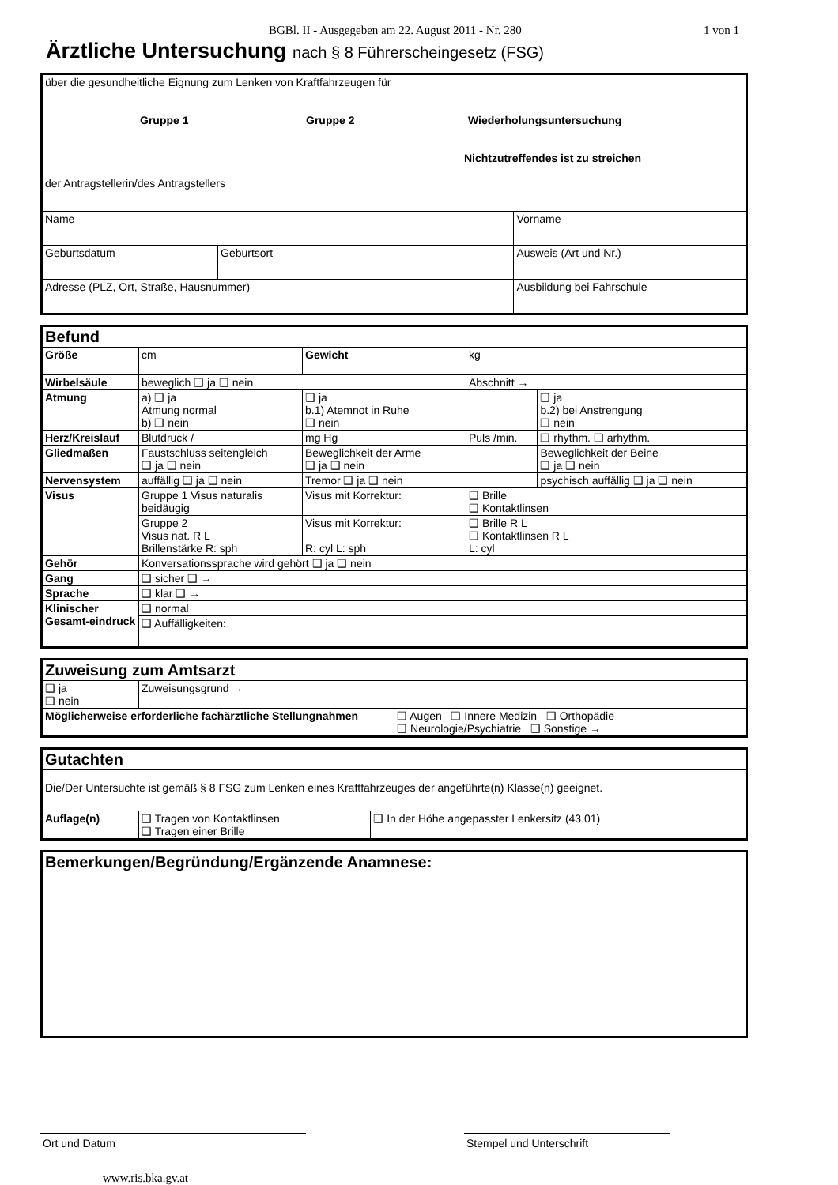BGBl. II - Ausgegeben am 22. August 2011 - Nr. 280 1 von 1
Ärztliche Untersuchung nach § 8 Führerscheingesetz (FSG)
| über die gesundheitliche Eignung zum Lenken von Kraftfahrzeugen für Gruppe 1 Gruppe 2 Wiederholungsuntersuchung Nichtzutreffendes ist zu streichen der Antragstellerin/des Antragstellers | | | |
| Name | | Vorname | |
| Geburtsdatum | Geburtsort | | Ausweis (Art und Nr.) |
| Adresse (PLZ, Ort, Straße, Hausnummer) | | | Ausbildung bei Fahrschule |
| Befund | | | | |
| Größe | cm | Gewicht | kg | |
| Wirbelsäule | beweglich ❑ ja ❑ nein | | Abschnitt → | |
| Atmung | a) ❑ ja Atmung normal b) ❑ nein | ❑ ja b.1) Atemnot in Ruhe ❑ nein | | ❑ ja b.2) bei Anstrengung ❑ nein |
| Herz/Kreislauf | Blutdruck / | mg Hg | Puls /min. | ❑ rhythm. ❑ arhythm. |
| Gliedmaßen | Faustschluss seitengleich ❑ ja ❑ nein | Beweglichkeit der Arme ❑ ja ❑ nein | | Beweglichkeit der Beine ❑ ja ❑ nein |
| Nervensystem | auffällig ❑ ja ❑ nein | Tremor ❑ ja ❑ nein | | psychisch auffällig ❑ ja ❑ nein |
| Visus | Gruppe 1 Visus naturalis beidäugig | Visus mit Korrektur: | ❑ Brille ❑ Kontaktlinsen | |
| | Gruppe 2 Visus nat. R L Brillenstärke R: sph | Visus mit Korrektur: R: cyl L: sph | ❑ Brille R L ❑ Kontaktlinsen R L L: cyl | |
| Gehör | Konversationssprache wird gehört ❑ ja ❑ nein | | | |
| Gang | ❑ sicher ❑ → | | | |
| Sprache | ❑ klar ❑ → | | | |
| Klinischer Gesamt-eindruck | ❑ normal | | | |
| | ❑ Auffälligkeiten: | | | |
| Zuweisung zum Amtsarzt | | |
| ❑ ja ❑ nein | Zuweisungsgrund → | |
| Möglicherweise erforderliche fachärztliche Stellungnahmen | | ❑ Augen ❑ Innere Medizin ❑ Orthopädie ❑ Neurologie/Psychiatrie ❑ Sonstige → |
| Gutachten | | |
| Die/Der Untersuchte ist gemäß § 8 FSG zum Lenken eines Kraftfahrzeuges der angeführte(n) Klasse(n) geeignet. | | |
| Auflage(n) | ❑ Tragen von Kontaktlinsen ❑ Tragen einer Brille | ❑ In der Höhe angepasster Lenkersitz (43.01) |
| Bemerkungen/Begründung/Ergänzende Anamnese: |
Ort und Datum Stempel und Unterschrift
www.ris.bka.gv.at